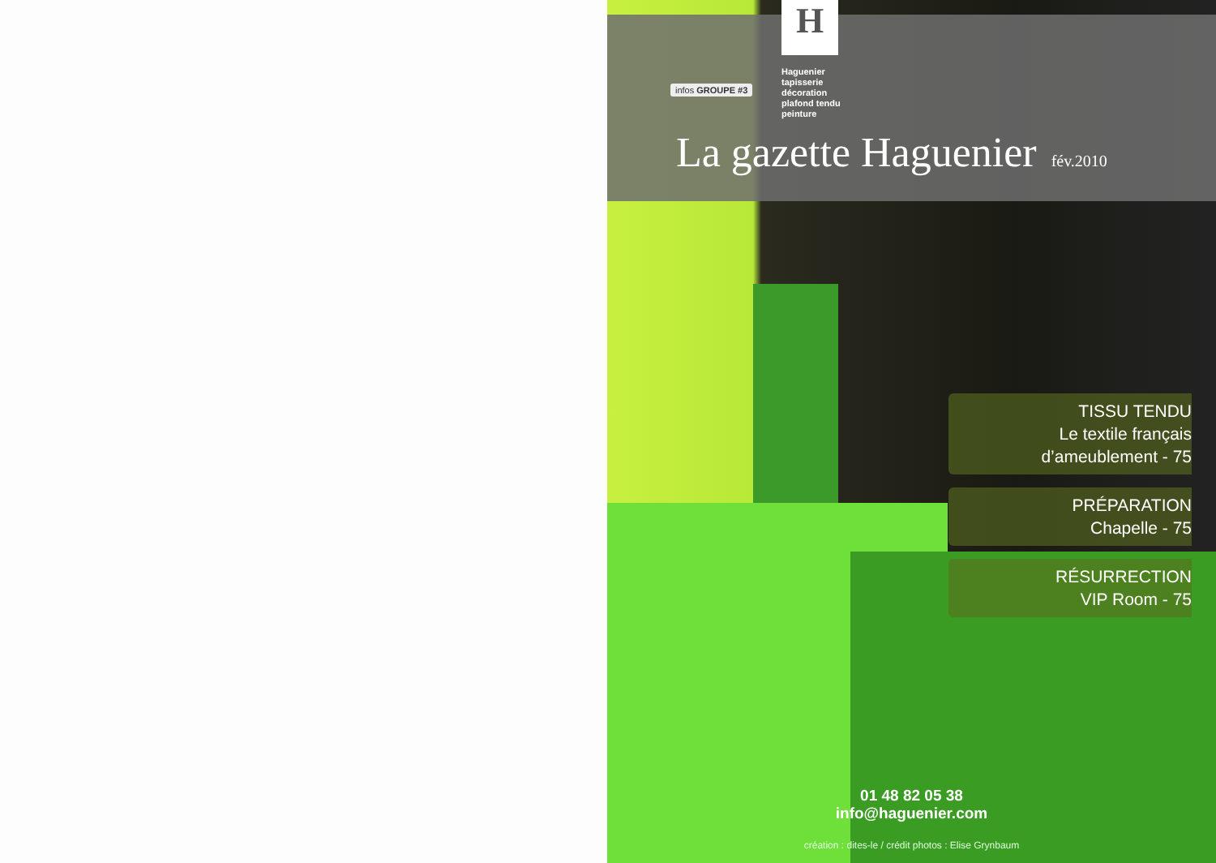H
Haguenier
tapisserie
décoration
plafond tendu
peinture
infos GROUPE #3
La gazette Haguenier fév.2010
TISSU TENDU
Le textile français
d’ameublement - 75
PRÉPARATION
Chapelle - 75
RÉSURRECTION
VIP Room - 75
01 48 82 05 38
info@haguenier.com
création : dites-le / crédit photos : Elise Grynbaum